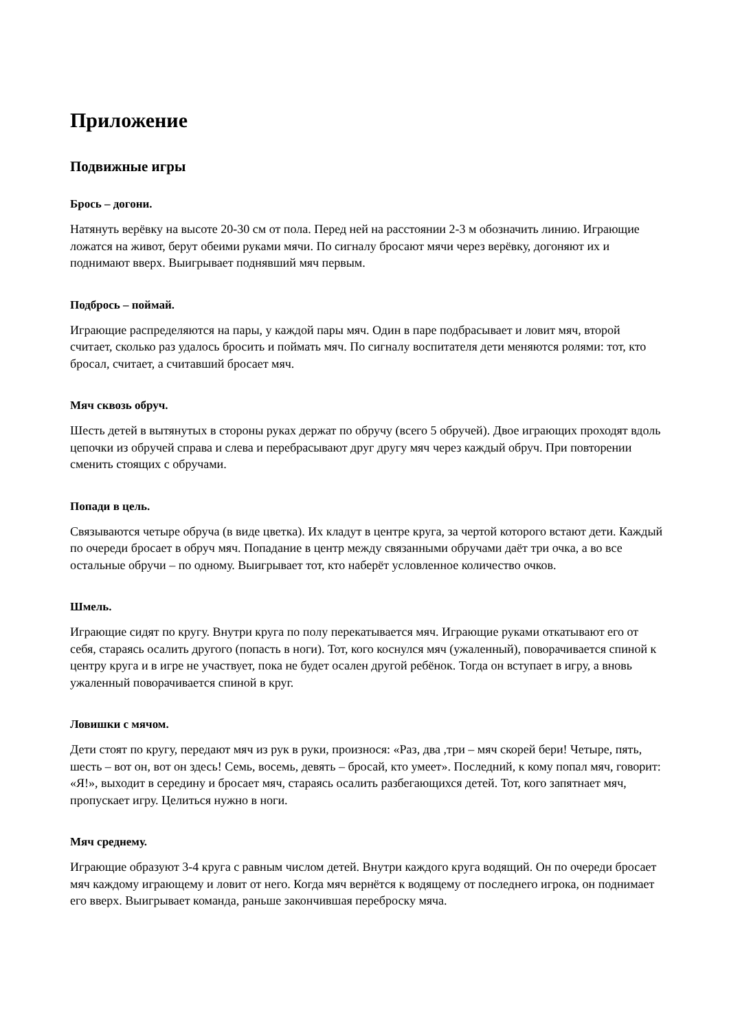Приложение
Подвижные игры
Брось – догони.
Натянуть верёвку на высоте 20-30 см от пола. Перед ней на расстоянии 2-3 м обозначить линию. Играющие ложатся на живот, берут обеими руками мячи. По сигналу бросают мячи через верёвку, догоняют их и поднимают вверх. Выигрывает поднявший мяч первым.
Подбрось – поймай.
Играющие распределяются на пары, у каждой пары мяч. Один в паре подбрасывает и ловит мяч, второй считает, сколько раз удалось бросить и поймать мяч. По сигналу воспитателя дети меняются ролями: тот, кто бросал, считает, а считавший бросает мяч.
Мяч сквозь обруч.
Шесть детей в вытянутых в стороны руках держат по обручу (всего 5 обручей). Двое играющих проходят вдоль цепочки из обручей справа и слева и перебрасывают друг другу мяч через каждый обруч. При повторении сменить стоящих с обручами.
Попади в цель.
Связываются четыре обруча (в виде цветка). Их кладут в центре круга, за чертой которого встают дети. Каждый по очереди бросает в обруч мяч. Попадание в центр между связанными обручами даёт три очка, а во все остальные обручи – по одному. Выигрывает тот, кто наберёт условленное количество очков.
Шмель.
Играющие сидят по кругу. Внутри круга по полу перекатывается мяч. Играющие руками откатывают его от себя, стараясь осалить другого (попасть в ноги). Тот, кого коснулся мяч (ужаленный), поворачивается спиной к центру круга и в игре не участвует, пока не будет осален другой ребёнок. Тогда он вступает в игру, а вновь ужаленный поворачивается спиной в круг.
Ловишки с мячом.
Дети стоят по кругу, передают мяч из рук в руки, произнося: «Раз, два ,три – мяч скорей бери! Четыре, пять, шесть – вот он, вот он здесь! Семь, восемь, девять – бросай, кто умеет». Последний, к кому попал мяч, говорит: «Я!», выходит в середину и бросает мяч, стараясь осалить разбегающихся детей. Тот, кого запятнает мяч, пропускает игру. Целиться нужно в ноги.
Мяч среднему.
Играющие образуют 3-4 круга с равным числом детей. Внутри каждого круга водящий. Он по очереди бросает мяч каждому играющему и ловит от него. Когда мяч вернётся к водящему от последнего игрока, он поднимает его вверх. Выигрывает команда, раньше закончившая переброску мяча.